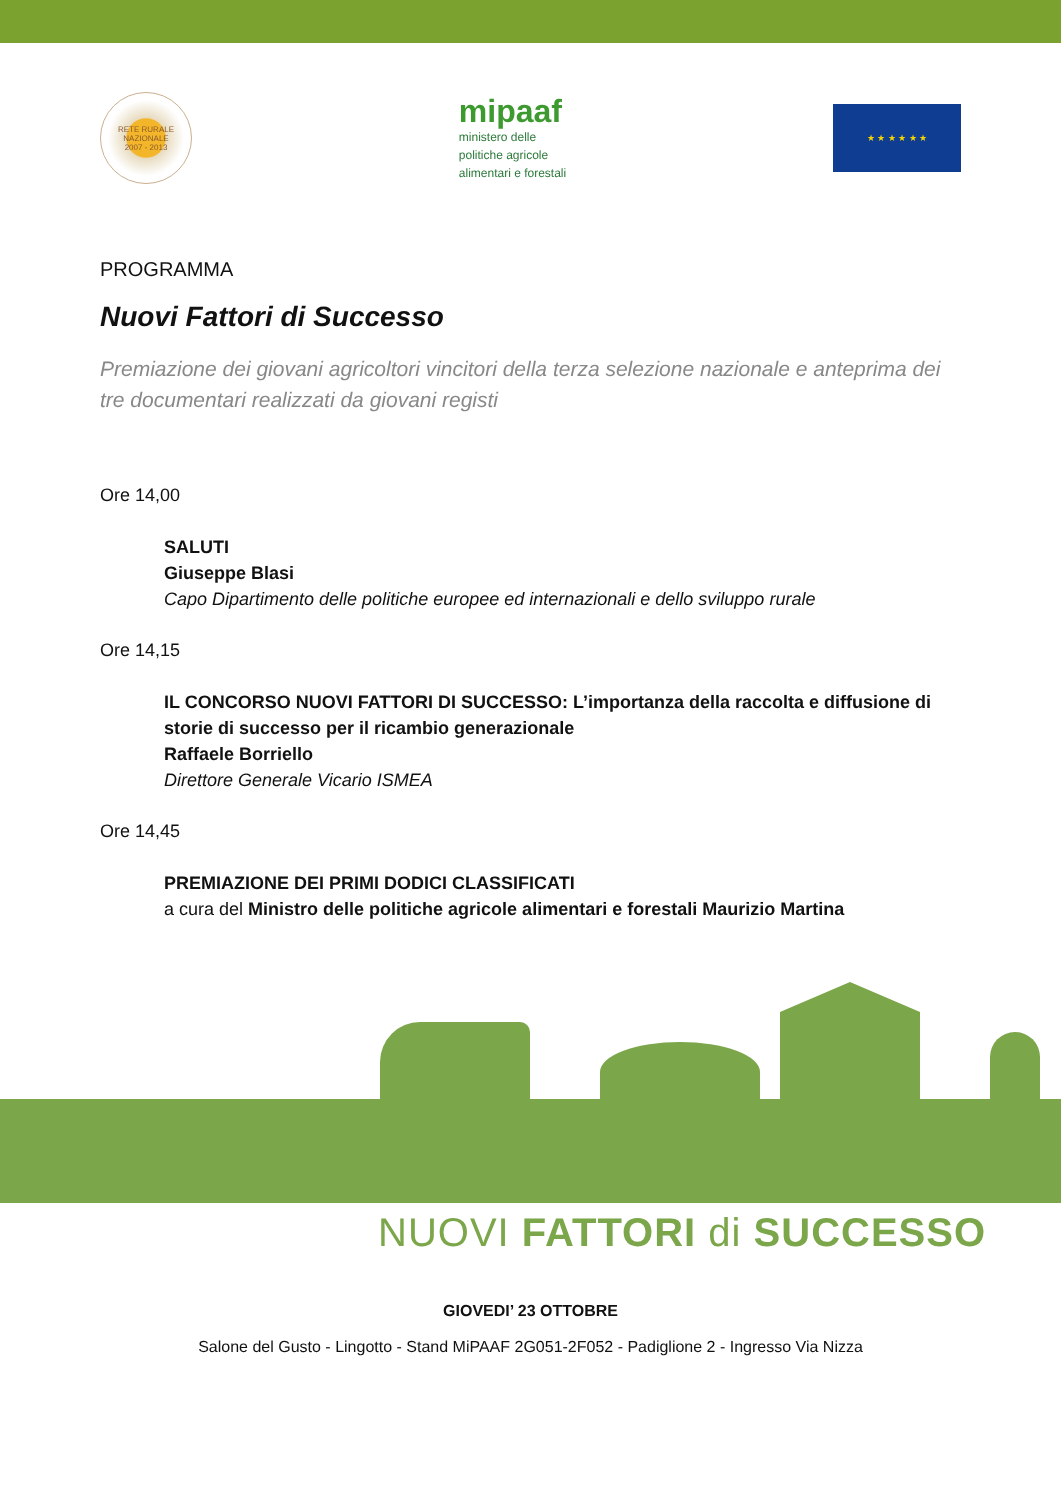RETE RURALE NAZIONALE
2007 - 2013
mipaaf
ministero delle
politiche agricole
alimentari e forestali
★ ★ ★ ★ ★ ★
PROGRAMMA
Nuovi Fattori di Successo
Premiazione dei giovani agricoltori vincitori della terza selezione nazionale e anteprima dei tre documentari realizzati da giovani registi
Ore 14,00
SALUTI
Giuseppe Blasi
Capo Dipartimento delle politiche europee ed internazionali e dello sviluppo rurale
Ore 14,15
IL CONCORSO NUOVI FATTORI DI SUCCESSO: L’importanza della raccolta e diffusione di storie di successo per il ricambio generazionale
Raffaele Borriello
Direttore Generale Vicario ISMEA
Ore 14,45
PREMIAZIONE DEI PRIMI DODICI CLASSIFICATI
a cura del Ministro delle politiche agricole alimentari e forestali Maurizio Martina
NUOVI FATTORI di SUCCESSO
GIOVEDI’ 23 OTTOBRE
Salone del Gusto - Lingotto - Stand MiPAAF 2G051-2F052 - Padiglione 2 - Ingresso Via Nizza